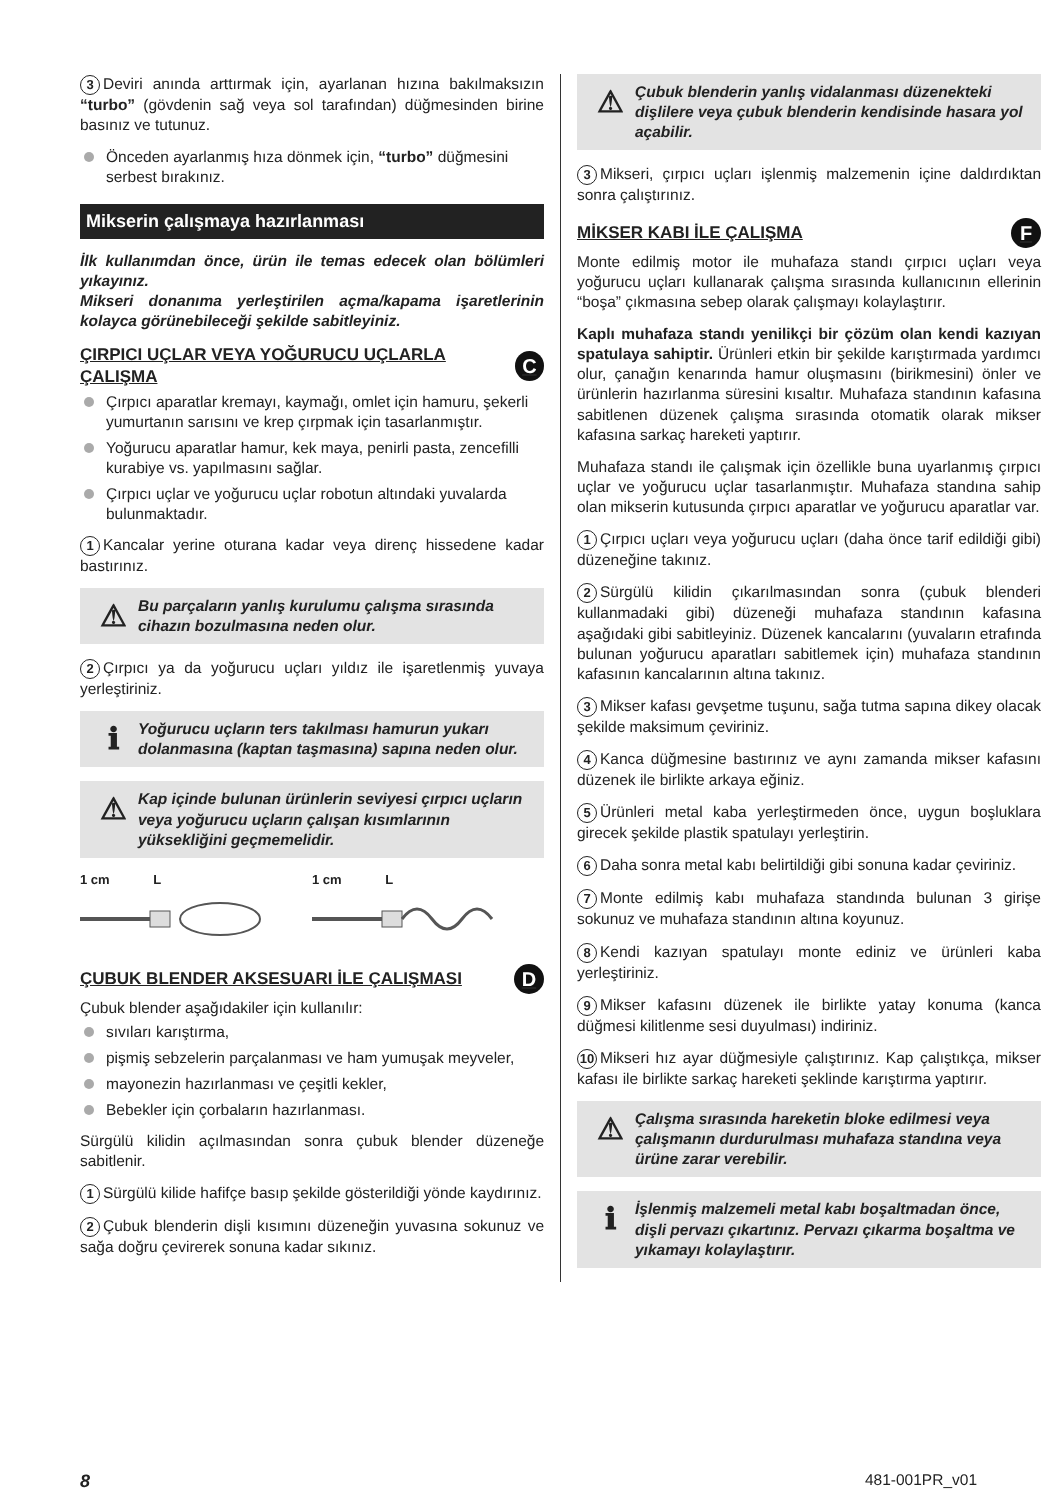3 Deviri anında arttırmak için, ayarlanan hızına bakılmaksızın “turbo” (gövdenin sağ veya sol tarafından) düğmesinden birine basınız ve tutunuz.
Önceden ayarlanmış hıza dönmek için, “turbo” düğmesini serbest bırakınız.
Mikserin çalışmaya hazırlanması
İlk kullanımdan önce, ürün ile temas edecek olan bölümleri yıkayınız.
Mikseri donanıma yerleştirilen açma/kapama işaretlerinin kolayca görünebileceği şekilde sabitleyiniz.
ÇIRPICI UÇLAR VEYA YOĞURUCU UÇLARLA ÇALIŞMA C
Çırpıcı aparatlar kremayı, kaymağı, omlet için hamuru, şekerli yumurtanın sarısını ve krep çırpmak için tasarlanmıştır.
Yoğurucu aparatlar hamur, kek maya, penirli pasta, zencefilli kurabiye vs. yapılmasını sağlar.
Çırpıcı uçlar ve yoğurucu uçlar robotun altındaki yuvalarda bulunmaktadır.
1 Kancalar yerine oturana kadar veya direnç hissedene kadar bastırınız.
⚠ Bu parçaların yanlış kurulumu çalışma sırasında cihazın bozulmasına neden olur.
2 Çırpıcı ya da yoğurucu uçları yıldız ile işaretlenmiş yuvaya yerleştiriniz.
ℹ Yoğurucu uçların ters takılması hamurun yukarı dolanmasına (kaptan taşmasına) sapına neden olur.
⚠ Kap içinde bulunan ürünlerin seviyesi çırpıcı uçların veya yoğurucu uçların çalışan kısımlarının yüksekliğini geçmemelidir.
1 cm L 1 cm L
ÇUBUK BLENDER AKSESUARI İLE ÇALIŞMASI D
Çubuk blender aşağıdakiler için kullanılır:
sıvıları karıştırma,
pişmiş sebzelerin parçalanması ve ham yumuşak meyveler,
mayonezin hazırlanması ve çeşitli kekler,
Bebekler için çorbaların hazırlanması.
Sürgülü kilidin açılmasından sonra çubuk blender düzeneğe sabitlenir.
1 Sürgülü kilide hafifçe basıp şekilde gösterildiği yönde kaydırınız.
2 Çubuk blenderin dişli kısımını düzeneğin yuvasına sokunuz ve sağa doğru çevirerek sonuna kadar sıkınız.
⚠ Çubuk blenderin yanlış vidalanması düzenekteki dişlilere veya çubuk blenderin kendisinde hasara yol açabilir.
3 Mikseri, çırpıcı uçları işlenmiş malzemenin içine daldırdıktan sonra çalıştırınız.
MİKSER KABI İLE ÇALIŞMA F
Monte edilmiş motor ile muhafaza standı çırpıcı uçları veya yoğurucu uçları kullanarak çalışma sırasında kullanıcının ellerinin “boşa” çıkmasına sebep olarak çalışmayı kolaylaştırır.
Kaplı muhafaza standı yenilikçi bir çözüm olan kendi kazıyan spatulaya sahiptir. Ürünleri etkin bir şekilde karıştırmada yardımcı olur, çanağın kenarında hamur oluşmasını (birikmesini) önler ve ürünlerin hazırlanma süresini kısaltır. Muhafaza standının kafasına sabitlenen düzenek çalışma sırasında otomatik olarak mikser kafasına sarkaç hareketi yaptırır.
Muhafaza standı ile çalışmak için özellikle buna uyarlanmış çırpıcı uçlar ve yoğurucu uçlar tasarlanmıştır. Muhafaza standına sahip olan mikserin kutusunda çırpıcı aparatlar ve yoğurucu aparatlar var.
1 Çırpıcı uçları veya yoğurucu uçları (daha önce tarif edildiği gibi) düzeneğine takınız.
2 Sürgülü kilidin çıkarılmasından sonra (çubuk blenderi kullanmadaki gibi) düzeneği muhafaza standının kafasına aşağıdaki gibi sabitleyiniz. Düzenek kancalarını (yuvaların etrafında bulunan yoğurucu aparatları sabitlemek için) muhafaza standının kafasının kancalarının altına takınız.
3 Mikser kafası gevşetme tuşunu, sağa tutma sapına dikey olacak şekilde maksimum çeviriniz.
4 Kanca düğmesine bastırınız ve aynı zamanda mikser kafasını düzenek ile birlikte arkaya eğiniz.
5 Ürünleri metal kaba yerleştirmeden önce, uygun boşluklara girecek şekilde plastik spatulayı yerleştirin.
6 Daha sonra metal kabı belirtildiği gibi sonuna kadar çeviriniz.
7 Monte edilmiş kabı muhafaza standında bulunan 3 girişe sokunuz ve muhafaza standının altına koyunuz.
8 Kendi kazıyan spatulayı monte ediniz ve ürünleri kaba yerleştiriniz.
9 Mikser kafasını düzenek ile birlikte yatay konuma (kanca düğmesi kilitlenme sesi duyulması) indiriniz.
10 Mikseri hız ayar düğmesiyle çalıştırınız. Kap çalıştıkça, mikser kafası ile birlikte sarkaç hareketi şeklinde karıştırma yaptırır.
⚠ Çalışma sırasında hareketin bloke edilmesi veya çalışmanın durdurulması muhafaza standına veya ürüne zarar verebilir.
ℹ İşlenmiş malzemeli metal kabı boşaltmadan önce, dişli pervazı çıkartınız. Pervazı çıkarma boşaltma ve yıkamayı kolaylaştırır.
8 481-001PR_v01